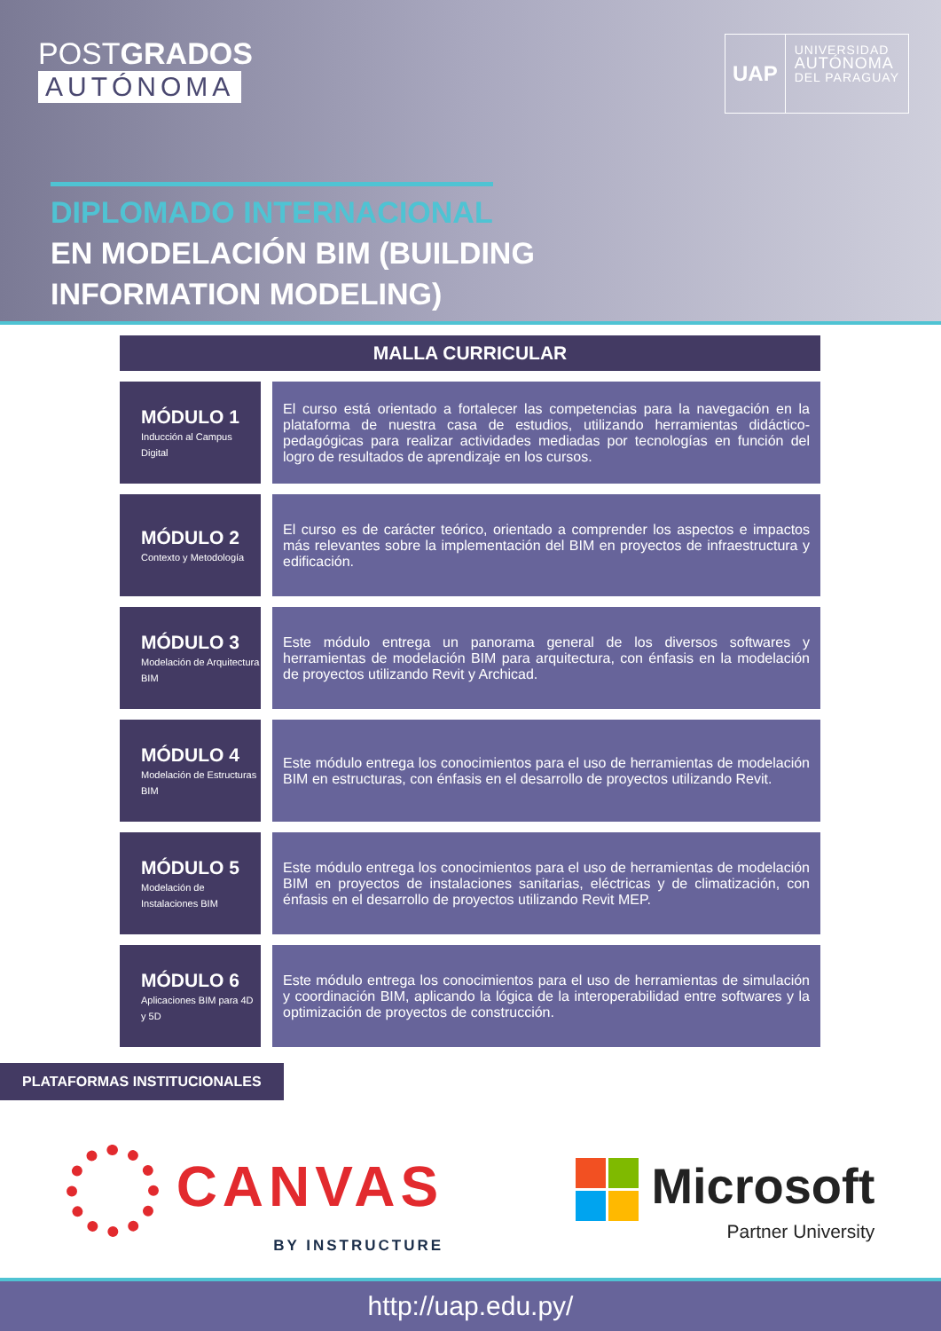POSTGRADOS
AUTÓNOMA
UAP
UNIVERSIDAD
AUTÓNOMA
DEL PARAGUAY
DIPLOMADO INTERNACIONAL
EN MODELACIÓN BIM (BUILDING
INFORMATION MODELING)
MALLA CURRICULAR
| MÓDULO 1 Inducción al Campus Digital | | El curso está orientado a fortalecer las competencias para la navegación en la plataforma de nuestra casa de estudios, utilizando herramientas didáctico-pedagógicas para realizar actividades mediadas por tecnologías en función del logro de resultados de aprendizaje en los cursos. |
| MÓDULO 2 Contexto y Metodología | | El curso es de carácter teórico, orientado a comprender los aspectos e impactos más relevantes sobre la implementación del BIM en proyectos de infraestructura y edificación. |
| MÓDULO 3 Modelación de Arquitectura BIM | | Este módulo entrega un panorama general de los diversos softwares y herramientas de modelación BIM para arquitectura, con énfasis en la modelación de proyectos utilizando Revit y Archicad. |
| MÓDULO 4 Modelación de Estructuras BIM | | Este módulo entrega los conocimientos para el uso de herramientas de modelación BIM en estructuras, con énfasis en el desarrollo de proyectos utilizando Revit. |
| MÓDULO 5 Modelación de Instalaciones BIM | | Este módulo entrega los conocimientos para el uso de herramientas de modelación BIM en proyectos de instalaciones sanitarias, eléctricas y de climatización, con énfasis en el desarrollo de proyectos utilizando Revit MEP. |
| MÓDULO 6 Aplicaciones BIM para 4D y 5D | | Este módulo entrega los conocimientos para el uso de herramientas de simulación y coordinación BIM, aplicando la lógica de la interoperabilidad entre softwares y la optimización de proyectos de construcción. |
PLATAFORMAS INSTITUCIONALES
CANVAS
BY INSTRUCTURE
Microsoft
Partner University
http://uap.edu.py/